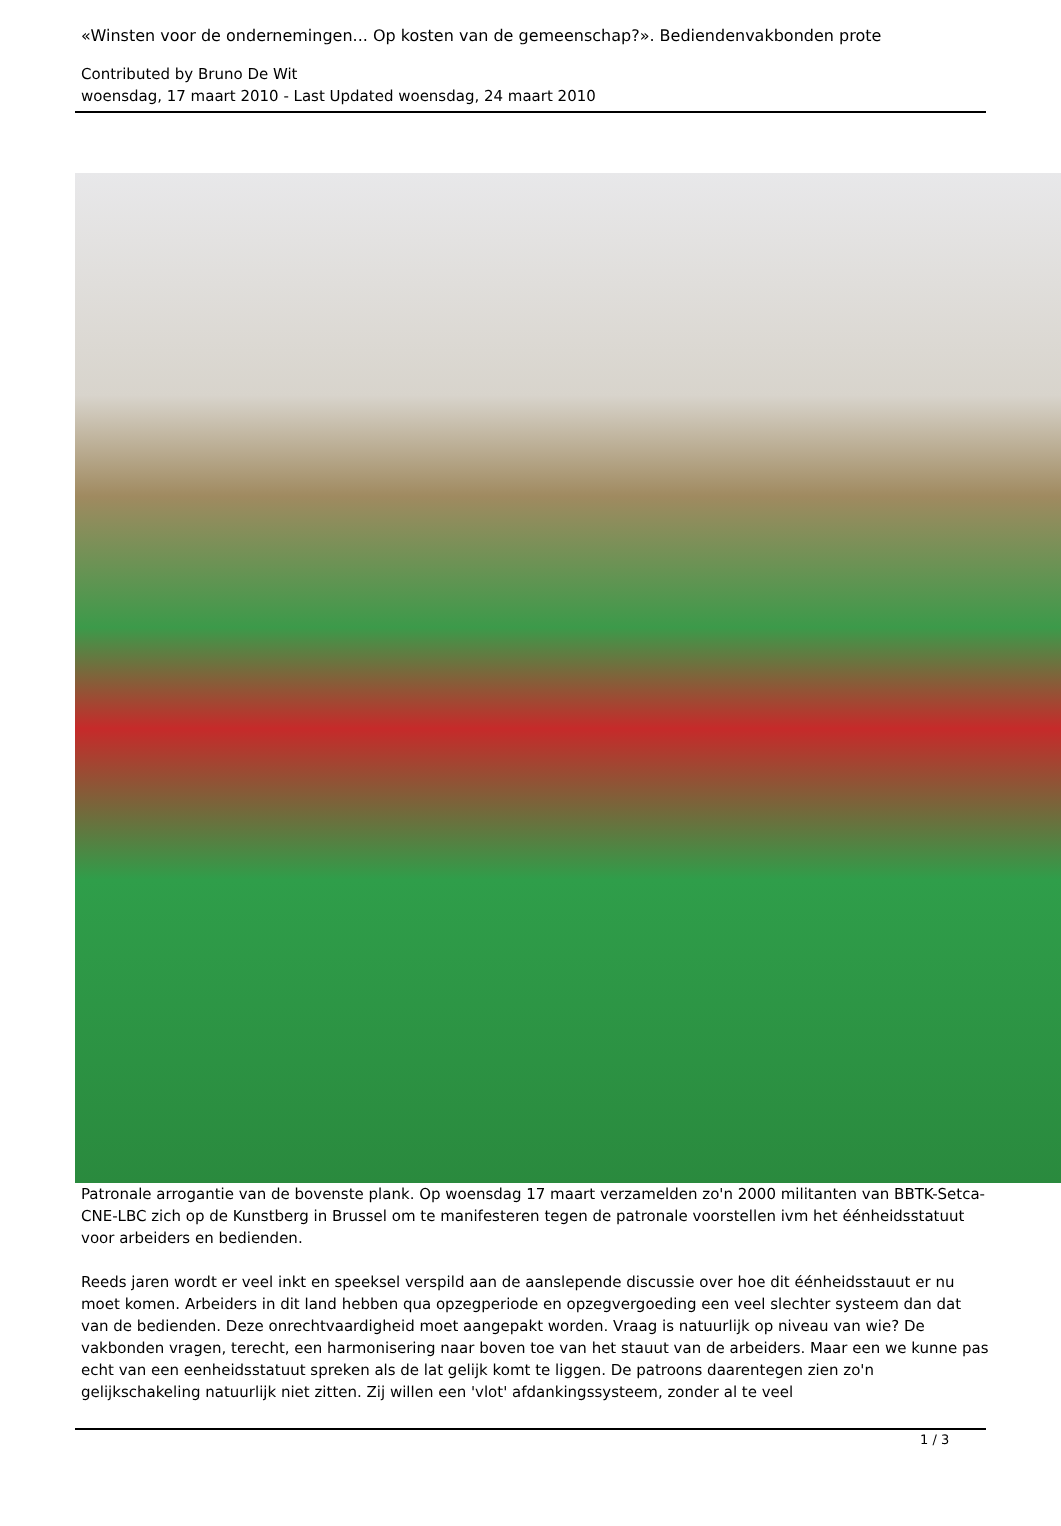«Winsten voor de ondernemingen... Op kosten van de gemeenschap?». Bediendenvakbonden prote
Contributed by Bruno De Wit
woensdag, 17 maart 2010 - Last Updated woensdag, 24 maart 2010
Patronale arrogantie van de bovenste plank. Op woensdag 17 maart verzamelden zo'n 2000 militanten van BBTK-Setca-CNE-LBC zich op de Kunstberg in Brussel om te manifesteren tegen de patronale voorstellen ivm het éénheidsstatuut voor arbeiders en bedienden.
Reeds jaren wordt er veel inkt en speeksel verspild aan de aanslepende discussie over hoe dit éénheidsstauut er nu moet komen. Arbeiders in dit land hebben qua opzegperiode en opzegvergoeding een veel slechter systeem dan dat van de bedienden. Deze onrechtvaardigheid moet aangepakt worden. Vraag is natuurlijk op niveau van wie? De vakbonden vragen, terecht, een harmonisering naar boven toe van het stauut van de arbeiders. Maar een we kunne pas echt van een eenheidsstatuut spreken als de lat gelijk komt te liggen. De patroons daarentegen zien zo'n gelijkschakeling natuurlijk niet zitten. Zij willen een 'vlot' afdankingssysteem, zonder al te veel
1 / 3